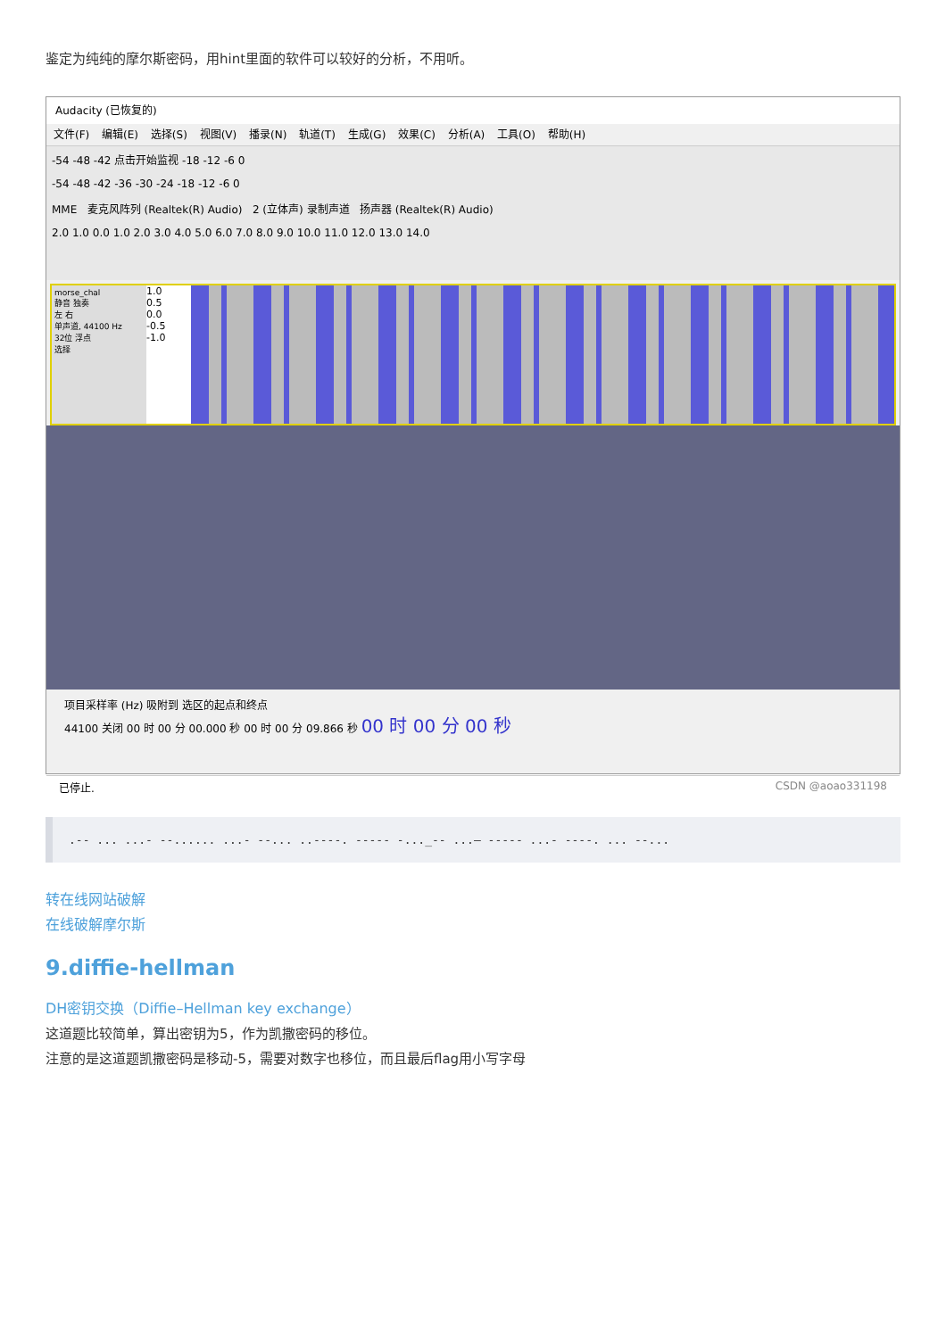鉴定为纯纯的摩尔斯密码，用hint里面的软件可以较好的分析，不用听。
Audacity (已恢复的)
文件(F) 编辑(E) 选择(S) 视图(V) 播录(N) 轨道(T) 生成(G) 效果(C) 分析(A) 工具(O) 帮助(H)
-54 -48 -42 点击开始监视 -18 -12 -6 0
-54 -48 -42 -36 -30 -24 -18 -12 -6 0
MME 麦克风阵列 (Realtek(R) Audio) 2 (立体声) 录制声道 扬声器 (Realtek(R) Audio)
2.0 1.0 0.0 1.0 2.0 3.0 4.0 5.0 6.0 7.0 8.0 9.0 10.0 11.0 12.0 13.0 14.0
morse_chal
静音 独奏
左 右
单声道, 44100 Hz
32位 浮点
选择
1.0
0.5
0.0
-0.5
-1.0
项目采样率 (Hz) 吸附到 选区的起点和终点
44100 关闭 00 时 00 分 00.000 秒 00 时 00 分 09.866 秒 00 时 00 分 00 秒
已停止. CSDN @aoao331198
.-- ... ...- --...... ...- --... ..----. ----- -..._-- ...— ----- ...- ----. ... --...
转在线网站破解
在线破解摩尔斯
9.diffie-hellman
DH密钥交换（Diffie–Hellman key exchange）
这道题比较简单，算出密钥为5，作为凯撒密码的移位。
注意的是这道题凯撒密码是移动-5，需要对数字也移位，而且最后flag用小写字母